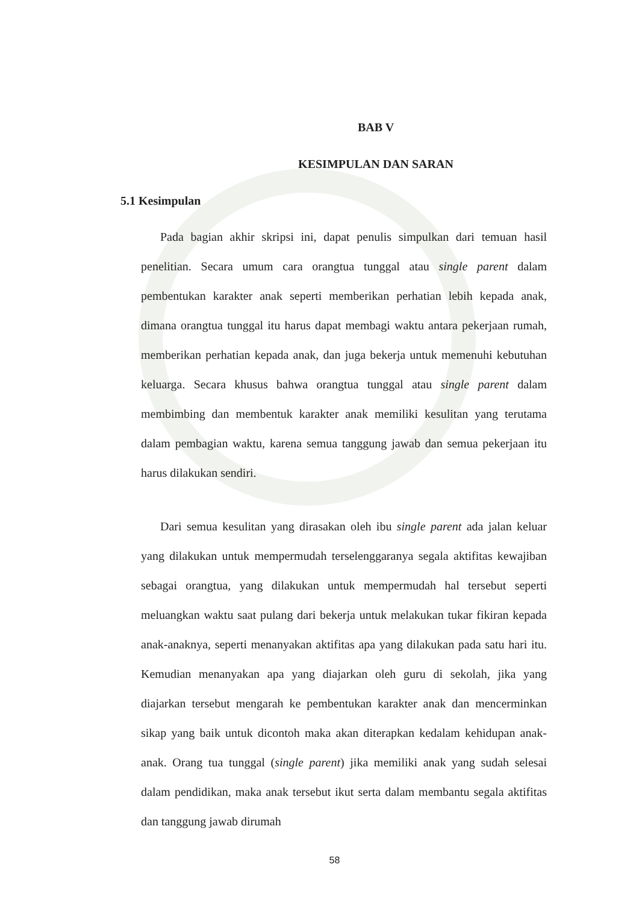BAB V
KESIMPULAN DAN SARAN
5.1 Kesimpulan
Pada bagian akhir skripsi ini, dapat penulis simpulkan dari temuan hasil penelitian. Secara umum cara orangtua tunggal atau single parent dalam pembentukan karakter anak seperti memberikan perhatian lebih kepada anak, dimana orangtua tunggal itu harus dapat membagi waktu antara pekerjaan rumah, memberikan perhatian kepada anak, dan juga bekerja untuk memenuhi kebutuhan keluarga. Secara khusus bahwa orangtua tunggal atau single parent dalam membimbing dan membentuk karakter anak memiliki kesulitan yang terutama dalam pembagian waktu, karena semua tanggung jawab dan semua pekerjaan itu harus dilakukan sendiri.
Dari semua kesulitan yang dirasakan oleh ibu single parent ada jalan keluar yang dilakukan untuk mempermudah terselenggaranya segala aktifitas kewajiban sebagai orangtua, yang dilakukan untuk mempermudah hal tersebut seperti meluangkan waktu saat pulang dari bekerja untuk melakukan tukar fikiran kepada anak-anaknya, seperti menanyakan aktifitas apa yang dilakukan pada satu hari itu. Kemudian menanyakan apa yang diajarkan oleh guru di sekolah, jika yang diajarkan tersebut mengarah ke pembentukan karakter anak dan mencerminkan sikap yang baik untuk dicontoh maka akan diterapkan kedalam kehidupan anak-anak. Orang tua tunggal (single parent) jika memiliki anak yang sudah selesai dalam pendidikan, maka anak tersebut ikut serta dalam membantu segala aktifitas dan tanggung jawab dirumah
58